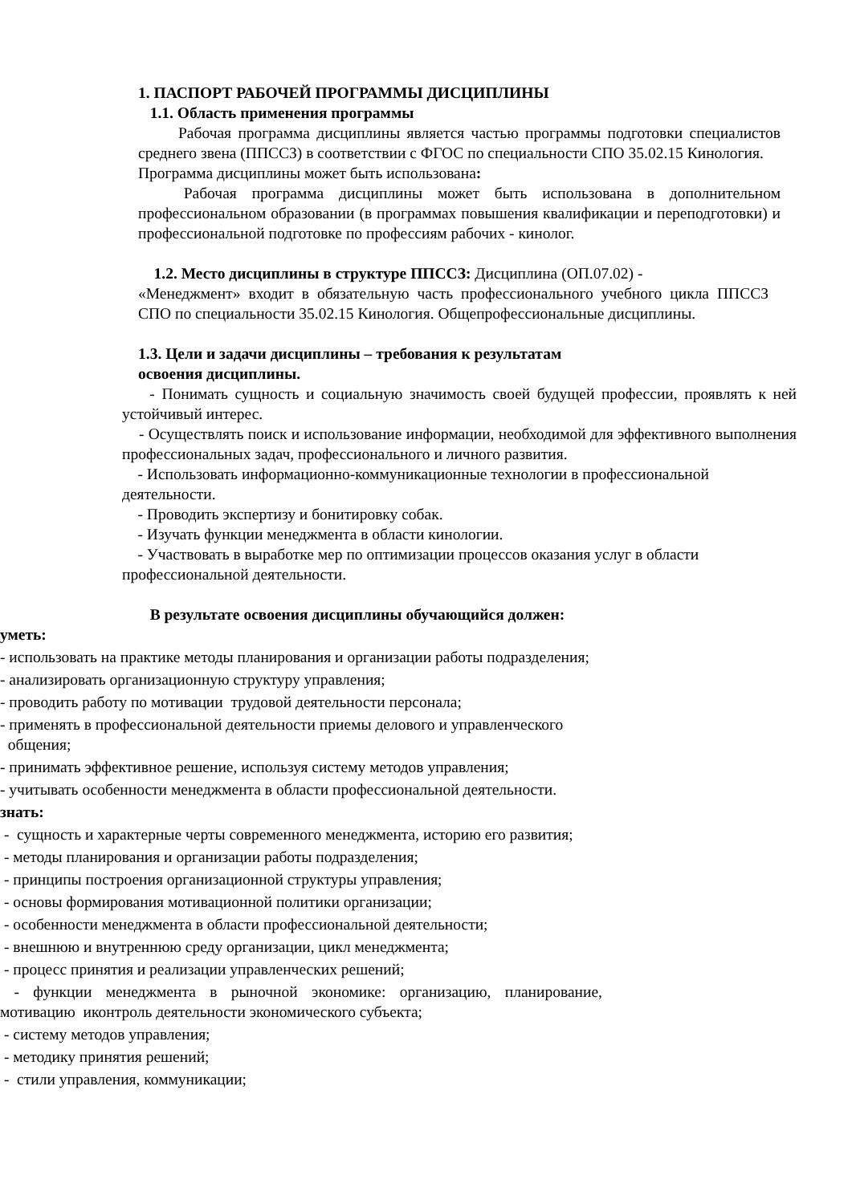1. ПАСПОРТ РАБОЧЕЙ ПРОГРАММЫ ДИСЦИПЛИНЫ
1.1. Область применения программы
Рабочая программа дисциплины является частью программы подготовки специалистов среднего звена (ППССЗ) в соответствии с ФГОС по специальности СПО 35.02.15 Кинология.
Программа дисциплины может быть использована:
Рабочая программа дисциплины может быть использована в дополнительном профессиональном образовании (в программах повышения квалификации и переподготовки) и профессиональной подготовке по профессиям рабочих - кинолог.
1.2. Место дисциплины в структуре ППССЗ: Дисциплина (ОП.07.02) -
«Менеджмент» входит в обязательную часть профессионального учебного цикла ППССЗ СПО по специальности 35.02.15 Кинология. Общепрофессиональные дисциплины.
1.3. Цели и задачи дисциплины – требования к результатам
освоения дисциплины.
- Понимать сущность и социальную значимость своей будущей профессии, проявлять к ней устойчивый интерес.
- Осуществлять поиск и использование информации, необходимой для эффективного выполнения профессиональных задач, профессионального и личного развития.
- Использовать информационно-коммуникационные технологии в профессиональной деятельности.
- Проводить экспертизу и бонитировку собак.
- Изучать функции менеджмента в области кинологии.
- Участвовать в выработке мер по оптимизации процессов оказания услуг в области профессиональной деятельности.
В результате освоения дисциплины обучающийся должен:
уметь:
- использовать на практике методы планирования и организации работы подразделения;
- анализировать организационную структуру управления;
- проводить работу по мотивации трудовой деятельности персонала;
- применять в профессиональной деятельности приемы делового и управленческого
общения;
- принимать эффективное решение, используя систему методов управления;
- учитывать особенности менеджмента в области профессиональной деятельности.
знать:
- сущность и характерные черты современного менеджмента, историю его развития;
- методы планирования и организации работы подразделения;
- принципы построения организационной структуры управления;
- основы формирования мотивационной политики организации;
- особенности менеджмента в области профессиональной деятельности;
- внешнюю и внутреннюю среду организации, цикл менеджмента;
- процесс принятия и реализации управленческих решений;
- функции менеджмента в рыночной экономике: организацию, планирование, мотивацию иконтроль деятельности экономического субъекта;
- систему методов управления;
- методику принятия решений;
- стили управления, коммуникации;